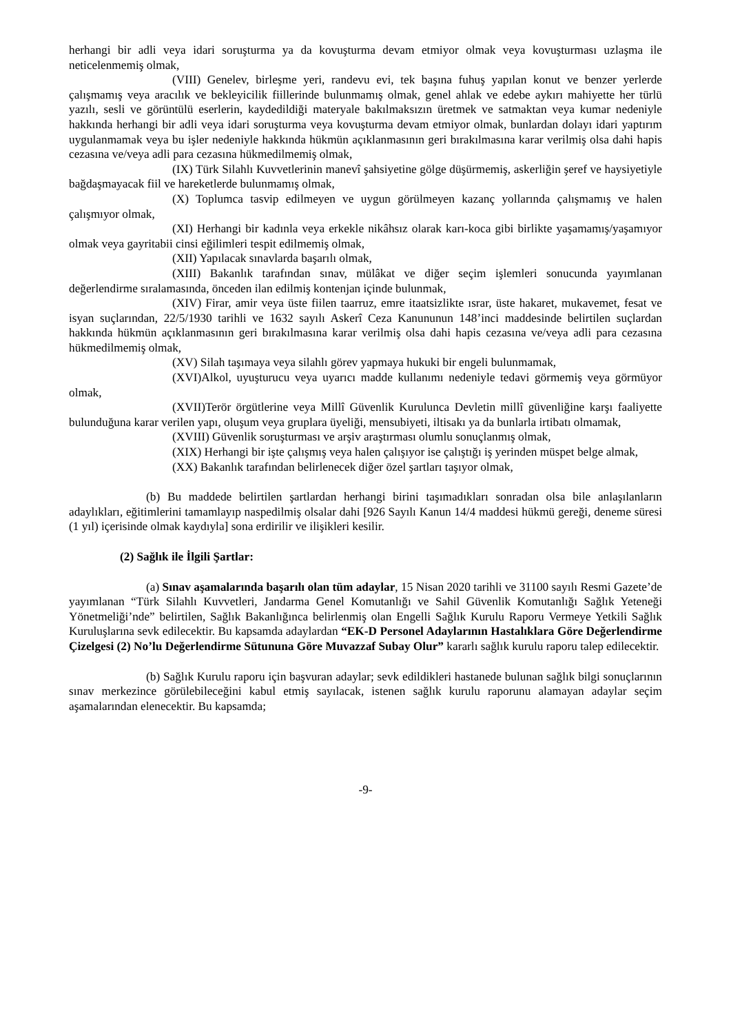herhangi bir adli veya idari soruşturma ya da kovuşturma devam etmiyor olmak veya kovuşturması uzlaşma ile neticelenmemiş olmak,
(VIII) Genelev, birleşme yeri, randevu evi, tek başına fuhuş yapılan konut ve benzer yerlerde çalışmamış veya aracılık ve bekleyicilik fiillerinde bulunmamış olmak, genel ahlak ve edebe aykırı mahiyette her türlü yazılı, sesli ve görüntülü eserlerin, kaydedildiği materyale bakılmaksızın üretmek ve satmaktan veya kumar nedeniyle hakkında herhangi bir adli veya idari soruşturma veya kovuşturma devam etmiyor olmak, bunlardan dolayı idari yaptırım uygulanmamak veya bu işler nedeniyle hakkında hükmün açıklanmasının geri bırakılmasına karar verilmiş olsa dahi hapis cezasına ve/veya adli para cezasına hükmedilmemiş olmak,
(IX) Türk Silahlı Kuvvetlerinin manevî şahsiyetine gölge düşürmemiş, askerliğin şeref ve haysiyetiyle bağdaşmayacak fiil ve hareketlerde bulunmamış olmak,
(X) Toplumca tasvip edilmeyen ve uygun görülmeyen kazanç yollarında çalışmamış ve halen çalışmıyor olmak,
(XI) Herhangi bir kadınla veya erkekle nikâhsız olarak karı-koca gibi birlikte yaşamamış/yaşamıyor olmak veya gayritabii cinsi eğilimleri tespit edilmemiş olmak,
(XII) Yapılacak sınavlarda başarılı olmak,
(XIII) Bakanlık tarafından sınav, mülâkat ve diğer seçim işlemleri sonucunda yayımlanan değerlendirme sıralamasında, önceden ilan edilmiş kontenjan içinde bulunmak,
(XIV) Firar, amir veya üste fiilen taarruz, emre itaatsizlikte ısrar, üste hakaret, mukavemet, fesat ve isyan suçlarından, 22/5/1930 tarihli ve 1632 sayılı Askerî Ceza Kanununun 148’inci maddesinde belirtilen suçlardan hakkında hükmün açıklanmasının geri bırakılmasına karar verilmiş olsa dahi hapis cezasına ve/veya adli para cezasına hükmedilmemiş olmak,
(XV) Silah taşımaya veya silahlı görev yapmaya hukuki bir engeli bulunmamak,
(XVI)Alkol, uyuşturucu veya uyarıcı madde kullanımı nedeniyle tedavi görmemiş veya görmüyor olmak,
(XVII)Terör örgütlerine veya Millî Güvenlik Kurulunca Devletin millî güvenliğine karşı faaliyette bulunduğuna karar verilen yapı, oluşum veya gruplara üyeliği, mensubiyeti, iltisakı ya da bunlarla irtibatı olmamak,
(XVIII) Güvenlik soruşturması ve arşiv araştırması olumlu sonuçlanmış olmak,
(XIX) Herhangi bir işte çalışmış veya halen çalışıyor ise çalıştığı iş yerinden müspet belge almak,
(XX) Bakanlık tarafından belirlenecek diğer özel şartları taşıyor olmak,
(b) Bu maddede belirtilen şartlardan herhangi birini taşımadıkları sonradan olsa bile anlaşılanların adaylıkları, eğitimlerini tamamlayıp naspedilmiş olsalar dahi [926 Sayılı Kanun 14/4 maddesi hükmü gereği, deneme süresi (1 yıl) içerisinde olmak kaydıyla] sona erdirilir ve ilişikleri kesilir.
(2) Sağlık ile İlgili Şartlar:
(a) Sınav aşamalarında başarılı olan tüm adaylar, 15 Nisan 2020 tarihli ve 31100 sayılı Resmi Gazete’de yayımlanan “Türk Silahlı Kuvvetleri, Jandarma Genel Komutanlığı ve Sahil Güvenlik Komutanlığı Sağlık Yeteneği Yönetmeliği’nde” belirtilen, Sağlık Bakanlığınca belirlenmiş olan Engelli Sağlık Kurulu Raporu Vermeye Yetkili Sağlık Kuruluşlarına sevk edilecektir. Bu kapsamda adaylardan “EK-D Personel Adaylarının Hastalıklara Göre Değerlendirme Çizelgesi (2) No’lu Değerlendirme Sütununa Göre Muvazzaf Subay Olur” kararlı sağlık kurulu raporu talep edilecektir.
(b) Sağlık Kurulu raporu için başvuran adaylar; sevk edildikleri hastanede bulunan sağlık bilgi sonuçlarının sınav merkezince görülebileceğini kabul etmiş sayılacak, istenen sağlık kurulu raporunu alamayan adaylar seçim aşamalarından elenecektir. Bu kapsamda;
-9-